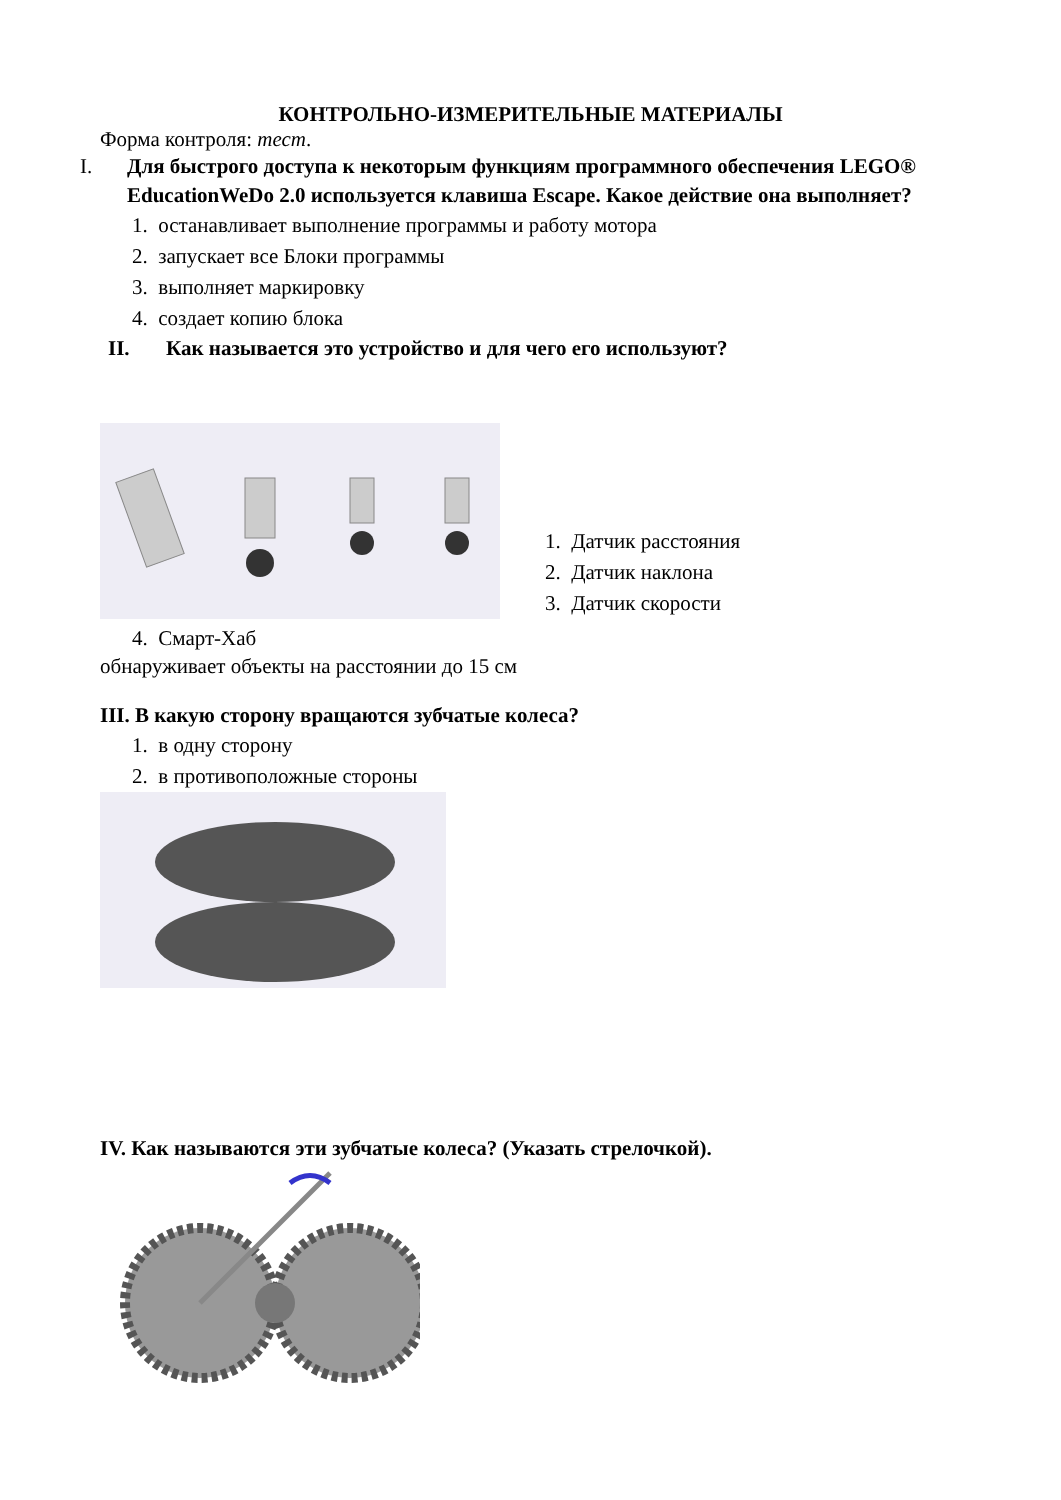КОНТРОЛЬНО-ИЗМЕРИТЕЛЬНЫЕ МАТЕРИАЛЫ
Форма контроля: тест.
I. Для быстрого доступа к некоторым функциям программного обеспечения LEGO® EducationWeDo 2.0 используется клавиша Escape. Какое действие она выполняет?
1. останавливает выполнение программы и работу мотора
2. запускает все Блоки программы
3. выполняет маркировку
4. создает копию блока
II. Как называется это устройство и для чего его используют?
1. Датчик расстояния
2. Датчик наклона
3. Датчик скорости
4. Смарт-Хаб
обнаруживает объекты на расстоянии до 15 см
III. В какую сторону вращаются зубчатые колеса?
1. в одну сторону
2. в противоположные стороны
IV. Как называются эти зубчатые колеса? (Указать стрелочкой).